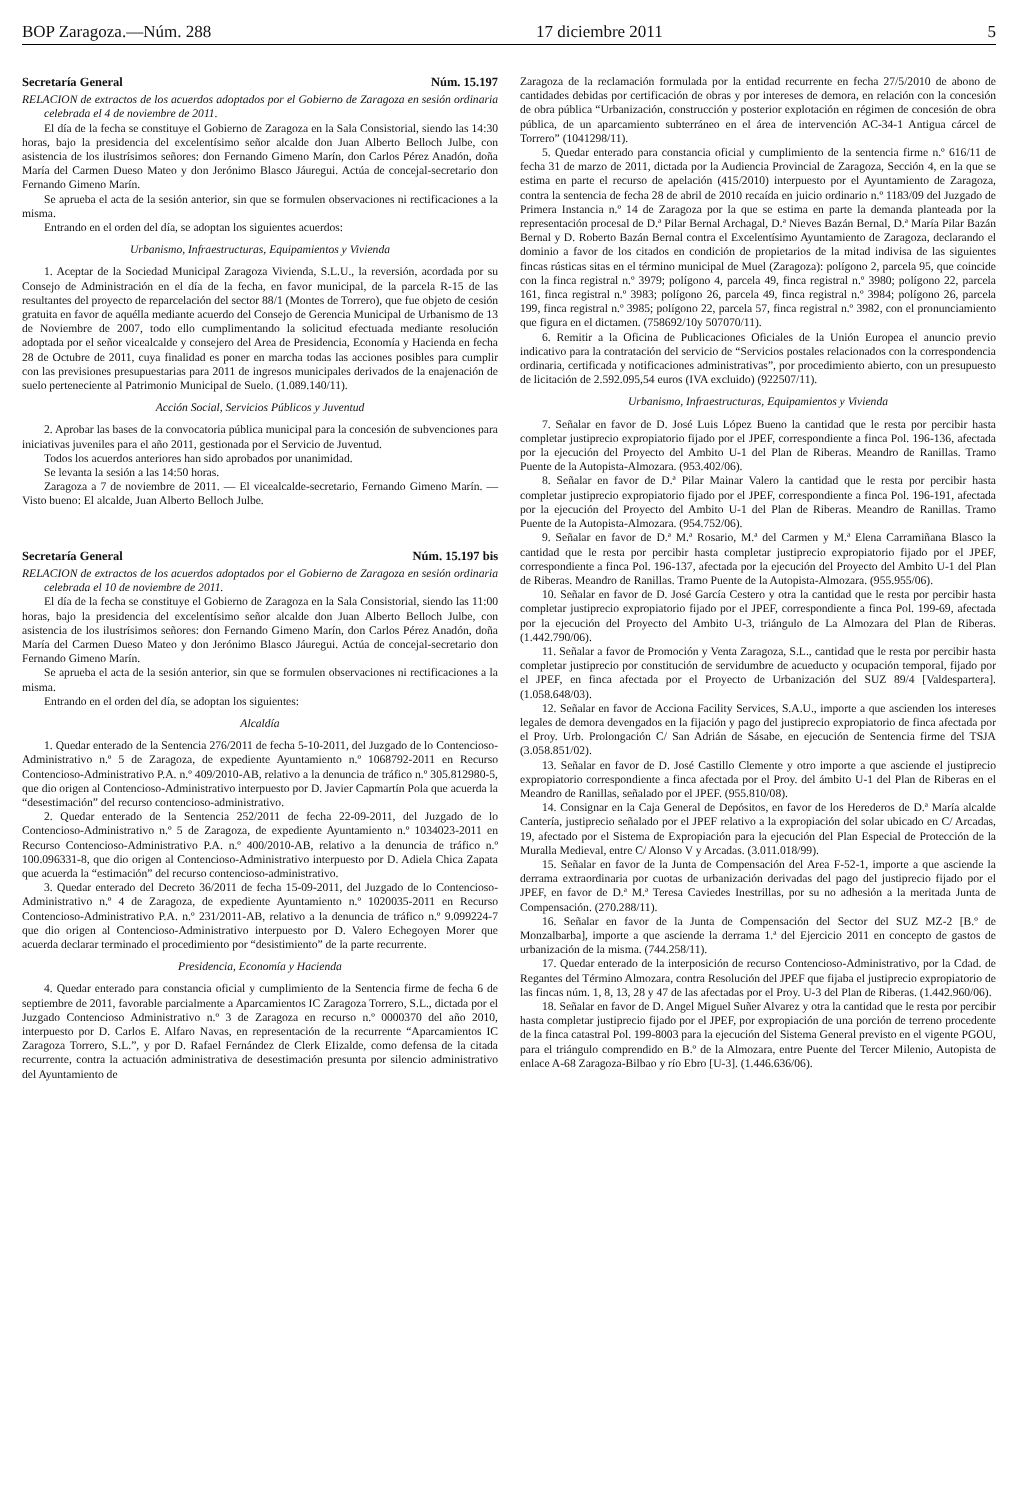BOP Zaragoza.—Núm. 288 17 diciembre 2011 5
Secretaría General Núm. 15.197
RELACION de extractos de los acuerdos adoptados por el Gobierno de Zaragoza en sesión ordinaria celebrada el 4 de noviembre de 2011.
El día de la fecha se constituye el Gobierno de Zaragoza en la Sala Consistorial, siendo las 14:30 horas, bajo la presidencia del excelentísimo señor alcalde don Juan Alberto Belloch Julbe, con asistencia de los ilustrísimos señores: don Fernando Gimeno Marín, don Carlos Pérez Anadón, doña María del Carmen Dueso Mateo y don Jerónimo Blasco Jáuregui. Actúa de concejal-secretario don Fernando Gimeno Marín.
Se aprueba el acta de la sesión anterior, sin que se formulen observaciones ni rectificaciones a la misma.
Entrando en el orden del día, se adoptan los siguientes acuerdos:
Urbanismo, Infraestructuras, Equipamientos y Vivienda
1. Aceptar de la Sociedad Municipal Zaragoza Vivienda, S.L.U., la reversión, acordada por su Consejo de Administración en el día de la fecha, en favor municipal, de la parcela R-15 de las resultantes del proyecto de reparcelación del sector 88/1 (Montes de Torrero), que fue objeto de cesión gratuita en favor de aquélla mediante acuerdo del Consejo de Gerencia Municipal de Urbanismo de 13 de Noviembre de 2007, todo ello cumplimentando la solicitud efectuada mediante resolución adoptada por el señor vicealcalde y consejero del Area de Presidencia, Economía y Hacienda en fecha 28 de Octubre de 2011, cuya finalidad es poner en marcha todas las acciones posibles para cumplir con las previsiones presupuestarias para 2011 de ingresos municipales derivados de la enajenación de suelo perteneciente al Patrimonio Municipal de Suelo. (1.089.140/11).
Acción Social, Servicios Públicos y Juventud
2. Aprobar las bases de la convocatoria pública municipal para la concesión de subvenciones para iniciativas juveniles para el año 2011, gestionada por el Servicio de Juventud.
Todos los acuerdos anteriores han sido aprobados por unanimidad.
Se levanta la sesión a las 14:50 horas.
Zaragoza a 7 de noviembre de 2011. — El vicealcalde-secretario, Fernando Gimeno Marín. — Visto bueno: El alcalde, Juan Alberto Belloch Julbe.
Secretaría General Núm. 15.197 bis
RELACION de extractos de los acuerdos adoptados por el Gobierno de Zaragoza en sesión ordinaria celebrada el 10 de noviembre de 2011.
El día de la fecha se constituye el Gobierno de Zaragoza en la Sala Consistorial, siendo las 11:00 horas, bajo la presidencia del excelentísimo señor alcalde don Juan Alberto Belloch Julbe, con asistencia de los ilustrísimos señores: don Fernando Gimeno Marín, don Carlos Pérez Anadón, doña María del Carmen Dueso Mateo y don Jerónimo Blasco Jáuregui. Actúa de concejal-secretario don Fernando Gimeno Marín.
Se aprueba el acta de la sesión anterior, sin que se formulen observaciones ni rectificaciones a la misma.
Entrando en el orden del día, se adoptan los siguientes:
Alcaldía
1. Quedar enterado de la Sentencia 276/2011 de fecha 5-10-2011, del Juzgado de lo Contencioso-Administrativo n.º 5 de Zaragoza, de expediente Ayuntamiento n.º 1068792-2011 en Recurso Contencioso-Administrativo P.A. n.º 409/2010-AB, relativo a la denuncia de tráfico n.º 305.812980-5, que dio origen al Contencioso-Administrativo interpuesto por D. Javier Capmartín Pola que acuerda la “desestimación” del recurso contencioso-administrativo.
2. Quedar enterado de la Sentencia 252/2011 de fecha 22-09-2011, del Juzgado de lo Contencioso-Administrativo n.º 5 de Zaragoza, de expediente Ayuntamiento n.º 1034023-2011 en Recurso Contencioso-Administrativo P.A. n.º 400/2010-AB, relativo a la denuncia de tráfico n.º 100.096331-8, que dio origen al Contencioso-Administrativo interpuesto por D. Adiela Chica Zapata que acuerda la “estimación” del recurso contencioso-administrativo.
3. Quedar enterado del Decreto 36/2011 de fecha 15-09-2011, del Juzgado de lo Contencioso-Administrativo n.º 4 de Zaragoza, de expediente Ayuntamiento n.º 1020035-2011 en Recurso Contencioso-Administrativo P.A. n.º 231/2011-AB, relativo a la denuncia de tráfico n.º 9.099224-7 que dio origen al Contencioso-Administrativo interpuesto por D. Valero Echegoyen Morer que acuerda declarar terminado el procedimiento por “desistimiento” de la parte recurrente.
Presidencia, Economía y Hacienda
4. Quedar enterado para constancia oficial y cumplimiento de la Sentencia firme de fecha 6 de septiembre de 2011, favorable parcialmente a Aparcamientos IC Zaragoza Torrero, S.L., dictada por el Juzgado Contencioso Administrativo n.º 3 de Zaragoza en recurso n.º 0000370 del año 2010, interpuesto por D. Carlos E. Alfaro Navas, en representación de la recurrente “Aparcamientos IC Zaragoza Torrero, S.L.”, y por D. Rafael Fernández de Clerk EIizalde, como defensa de la citada recurrente, contra la actuación administrativa de desestimación presunta por silencio administrativo del Ayuntamiento de
Zaragoza de la reclamación formulada por la entidad recurrente en fecha 27/5/2010 de abono de cantidades debidas por certificación de obras y por intereses de demora, en relación con la concesión de obra pública “Urbanización, construcción y posterior explotación en régimen de concesión de obra pública, de un aparcamiento subterráneo en el área de intervención AC-34-1 Antigua cárcel de Torrero” (1041298/11).
5. Quedar enterado para constancia oficial y cumplimiento de la sentencia firme n.º 616/11 de fecha 31 de marzo de 2011, dictada por la Audiencia Provincial de Zaragoza, Sección 4, en la que se estima en parte el recurso de apelación (415/2010) interpuesto por el Ayuntamiento de Zaragoza, contra la sentencia de fecha 28 de abril de 2010 recaída en juicio ordinario n.º 1183/09 del Juzgado de Primera Instancia n.º 14 de Zaragoza por la que se estima en parte la demanda planteada por la representación procesal de D.ª Pilar Bernal Archagal, D.ª Nieves Bazán Bernal, D.ª María Pilar Bazán Bernal y D. Roberto Bazán Bernal contra el Excelentísimo Ayuntamiento de Zaragoza, declarando el dominio a favor de los citados en condición de propietarios de la mitad indivisa de las siguientes fincas rústicas sitas en el término municipal de Muel (Zaragoza): polígono 2, parcela 95, que coincide con la finca registral n.º 3979; polígono 4, parcela 49, finca registral n.º 3980; polígono 22, parcela 161, finca registral n.º 3983; polígono 26, parcela 49, finca registral n.º 3984; polígono 26, parcela 199, finca registral n.º 3985; polígono 22, parcela 57, finca registral n.º 3982, con el pronunciamiento que figura en el dictamen. (758692/10y 507070/11).
6. Remitir a la Oficina de Publicaciones Oficiales de la Unión Europea el anuncio previo indicativo para la contratación del servicio de “Servicios postales relacionados con la correspondencia ordinaria, certificada y notificaciones administrativas”, por procedimiento abierto, con un presupuesto de licitación de 2.592.095,54 euros (IVA excluido) (922507/11).
Urbanismo, Infraestructuras, Equipamientos y Vivienda
7. Señalar en favor de D. José Luis López Bueno la cantidad que le resta por percibir hasta completar justiprecio expropiatorio fijado por el JPEF, correspondiente a finca Pol. 196-136, afectada por la ejecución del Proyecto del Ambito U-1 del Plan de Riberas. Meandro de Ranillas. Tramo Puente de la Autopista-Almozara. (953.402/06).
8. Señalar en favor de D.ª Pilar Mainar Valero la cantidad que le resta por percibir hasta completar justiprecio expropiatorio fijado por el JPEF, correspondiente a finca Pol. 196-191, afectada por la ejecución del Proyecto del Ambito U-1 del Plan de Riberas. Meandro de Ranillas. Tramo Puente de la Autopista-Almozara. (954.752/06).
9. Señalar en favor de D.ª M.ª Rosario, M.ª del Carmen y M.ª Elena Carramiñana Blasco la cantidad que le resta por percibir hasta completar justiprecio expropiatorio fijado por el JPEF, correspondiente a finca Pol. 196-137, afectada por la ejecución del Proyecto del Ambito U-1 del Plan de Riberas. Meandro de Ranillas. Tramo Puente de la Autopista-Almozara. (955.955/06).
10. Señalar en favor de D. José García Cestero y otra la cantidad que le resta por percibir hasta completar justiprecio expropiatorio fijado por el JPEF, correspondiente a finca Pol. 199-69, afectada por la ejecución del Proyecto del Ambito U-3, triángulo de La Almozara del Plan de Riberas. (1.442.790/06).
11. Señalar a favor de Promoción y Venta Zaragoza, S.L., cantidad que le resta por percibir hasta completar justiprecio por constitución de servidumbre de acueducto y ocupación temporal, fijado por el JPEF, en finca afectada por el Proyecto de Urbanización del SUZ 89/4 [Valdespartera]. (1.058.648/03).
12. Señalar en favor de Acciona Facility Services, S.A.U., importe a que ascienden los intereses legales de demora devengados en la fijación y pago del justiprecio expropiatorio de finca afectada por el Proy. Urb. Prolongación C/ San Adrián de Sásabe, en ejecución de Sentencia firme del TSJA (3.058.851/02).
13. Señalar en favor de D. José Castillo Clemente y otro importe a que asciende el justiprecio expropiatorio correspondiente a finca afectada por el Proy. del ámbito U-1 del Plan de Riberas en el Meandro de Ranillas, señalado por el JPEF. (955.810/08).
14. Consignar en la Caja General de Depósitos, en favor de los Herederos de D.ª María alcalde Cantería, justiprecio señalado por el JPEF relativo a la expropiación del solar ubicado en C/ Arcadas, 19, afectado por el Sistema de Expropiación para la ejecución del Plan Especial de Protección de la Muralla Medieval, entre C/ Alonso V y Arcadas. (3.011.018/99).
15. Señalar en favor de la Junta de Compensación del Area F-52-1, importe a que asciende la derrama extraordinaria por cuotas de urbanización derivadas del pago del justiprecio fijado por el JPEF, en favor de D.ª M.ª Teresa Caviedes Inestrillas, por su no adhesión a la meritada Junta de Compensación. (270.288/11).
16. Señalar en favor de la Junta de Compensación del Sector del SUZ MZ-2 [B.º de Monzalbarba], importe a que asciende la derrama 1.ª del Ejercicio 2011 en concepto de gastos de urbanización de la misma. (744.258/11).
17. Quedar enterado de la interposición de recurso Contencioso-Administrativo, por la Cdad. de Regantes del Término Almozara, contra Resolución del JPEF que fijaba el justiprecio expropiatorio de las fincas núm. 1, 8, 13, 28 y 47 de las afectadas por el Proy. U-3 del Plan de Riberas. (1.442.960/06).
18. Señalar en favor de D. Angel Miguel Suñer Alvarez y otra la cantidad que le resta por percibir hasta completar justiprecio fijado por el JPEF, por expropiación de una porción de terreno procedente de la finca catastral Pol. 199-8003 para la ejecución del Sistema General previsto en el vigente PGOU, para el triángulo comprendido en B.º de la Almozara, entre Puente del Tercer Milenio, Autopista de enlace A-68 Zaragoza-Bilbao y río Ebro [U-3]. (1.446.636/06).